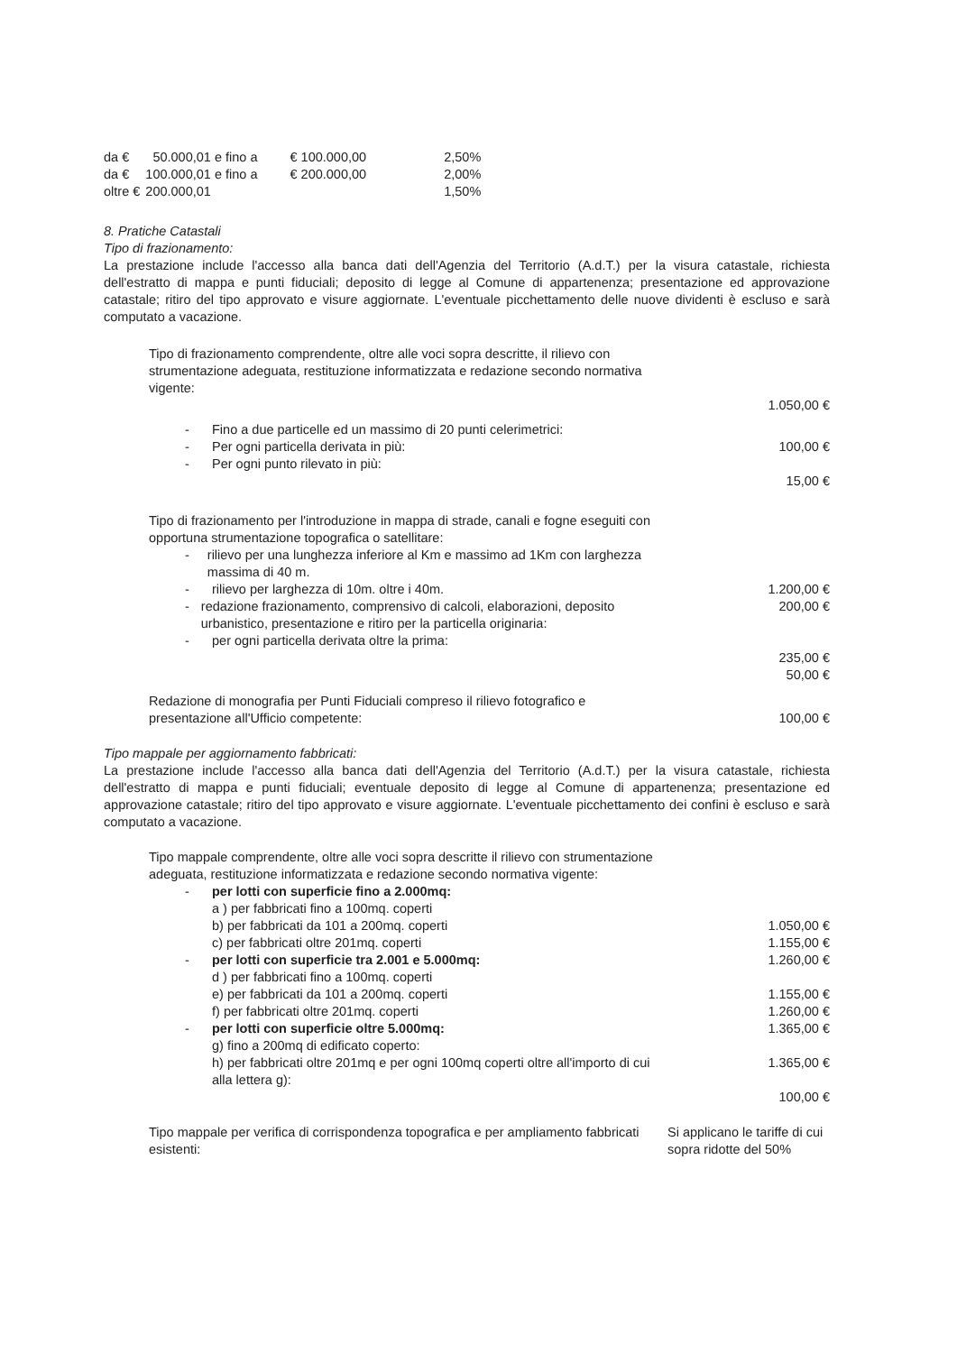| da € | 50.000,01 e fino a | € 100.000,00 | 2,50% |
| da € | 100.000,01 e fino a | € 200.000,00 | 2,00% |
| oltre € | 200.000,01 | | 1,50% |
8. Pratiche Catastali
Tipo di frazionamento:
La prestazione include l'accesso alla banca dati dell'Agenzia del Territorio (A.d.T.) per la visura catastale, richiesta dell'estratto di mappa e punti fiduciali; deposito di legge al Comune di appartenenza; presentazione ed approvazione catastale; ritiro del tipo approvato e visure aggiornate. L'eventuale picchettamento delle nuove dividenti è escluso e sarà computato a vacazione.
Tipo di frazionamento comprendente, oltre alle voci sopra descritte, il rilievo con strumentazione adeguata, restituzione informatizzata e redazione secondo normativa vigente:
1.050,00 €
- Fino a due particelle ed un massimo di 20 punti celerimetrici:
- Per ogni particella derivata in più:
- Per ogni punto rilevato in più:
100,00 €
15,00 €
Tipo di frazionamento per l'introduzione in mappa di strade, canali e fogne eseguiti con opportuna strumentazione topografica o satellitare:
- rilievo per una lunghezza inferiore al Km e massimo ad 1Km con larghezza massima di 40 m.
- rilievo per larghezza di 10m. oltre i 40m.
- redazione frazionamento, comprensivo di calcoli, elaborazioni, deposito urbanistico, presentazione e ritiro per la particella originaria:
- per ogni particella derivata oltre la prima:
1.200,00 €
200,00 €
235,00 €
50,00 €
Redazione di monografia per Punti Fiduciali compreso il rilievo fotografico e presentazione all'Ufficio competente:
100,00 €
Tipo mappale per aggiornamento fabbricati:
La prestazione include l'accesso alla banca dati dell'Agenzia del Territorio (A.d.T.) per la visura catastale, richiesta dell'estratto di mappa e punti fiduciali; eventuale deposito di legge al Comune di appartenenza; presentazione ed approvazione catastale; ritiro del tipo approvato e visure aggiornate. L'eventuale picchettamento dei confini è escluso e sarà computato a vacazione.
Tipo mappale comprendente, oltre alle voci sopra descritte il rilievo con strumentazione adeguata, restituzione informatizzata e redazione secondo normativa vigente:
- per lotti con superficie fino a 2.000mq:
a ) per fabbricati fino a 100mq. coperti
b) per fabbricati da 101 a 200mq. coperti
c) per fabbricati oltre 201mq. coperti
- per lotti con superficie tra 2.001 e 5.000mq:
d ) per fabbricati fino a 100mq. coperti
e) per fabbricati da 101 a 200mq. coperti
f) per fabbricati oltre 201mq. coperti
- per lotti con superficie oltre 5.000mq:
g) fino a 200mq di edificato coperto:
h) per fabbricati oltre 201mq e per ogni 100mq coperti oltre all'importo di cui alla lettera g):
1.050,00 €
1.155,00 €
1.260,00 €
1.155,00 €
1.260,00 €
1.365,00 €
1.365,00 €
100,00 €
Tipo mappale per verifica di corrispondenza topografica e per ampliamento fabbricati esistenti:
Si applicano le tariffe di cui sopra ridotte del 50%